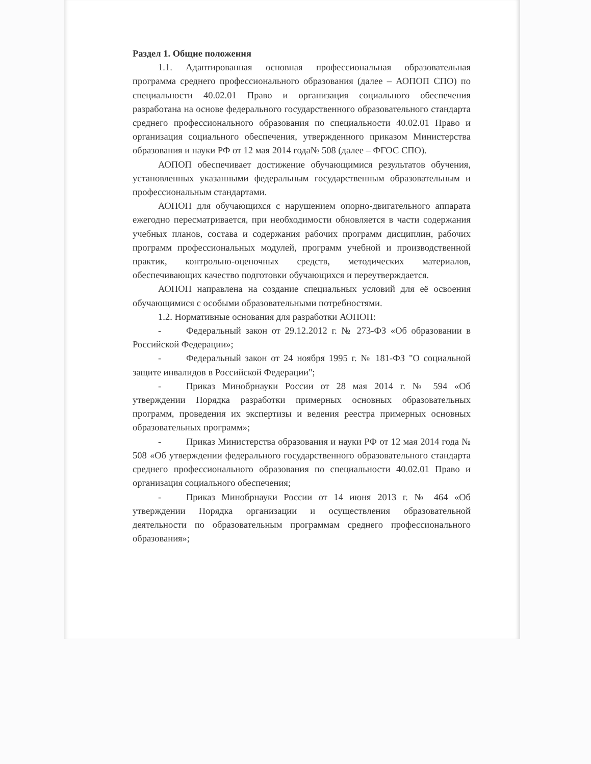Раздел 1. Общие положения
1.1. Адаптированная основная профессиональная образовательная программа среднего профессионального образования (далее – АОПОП СПО) по специальности 40.02.01 Право и организация социального обеспечения разработана на основе федерального государственного образовательного стандарта среднего профессионального образования по специальности 40.02.01 Право и организация социального обеспечения, утвержденного приказом Министерства образования и науки РФ от 12 мая 2014 года№ 508 (далее – ФГОС СПО).
АОПОП обеспечивает достижение обучающимися результатов обучения, установленных указанными федеральным государственным образовательным и профессиональным стандартами.
АОПОП для обучающихся с нарушением опорно-двигательного аппарата ежегодно пересматривается, при необходимости обновляется в части содержания учебных планов, состава и содержания рабочих программ дисциплин, рабочих программ профессиональных модулей, программ учебной и производственной практик, контрольно-оценочных средств, методических материалов, обеспечивающих качество подготовки обучающихся и переутверждается.
АОПОП направлена на создание специальных условий для её освоения обучающимися с особыми образовательными потребностями.
1.2. Нормативные основания для разработки АОПОП:
- Федеральный закон от 29.12.2012 г. № 273-ФЗ «Об образовании в Российской Федерации»;
- Федеральный закон от 24 ноября 1995 г. № 181-ФЗ "О социальной защите инвалидов в Российской Федерации";
- Приказ Минобрнауки России от 28 мая 2014 г. № 594 «Об утверждении Порядка разработки примерных основных образовательных программ, проведения их экспертизы и ведения реестра примерных основных образовательных программ»;
- Приказ Министерства образования и науки РФ от 12 мая 2014 года № 508 «Об утверждении федерального государственного образовательного стандарта среднего профессионального образования по специальности 40.02.01 Право и организация социального обеспечения;
- Приказ Минобрнауки России от 14 июня 2013 г. № 464 «Об утверждении Порядка организации и осуществления образовательной деятельности по образовательным программам среднего профессионального образования»;